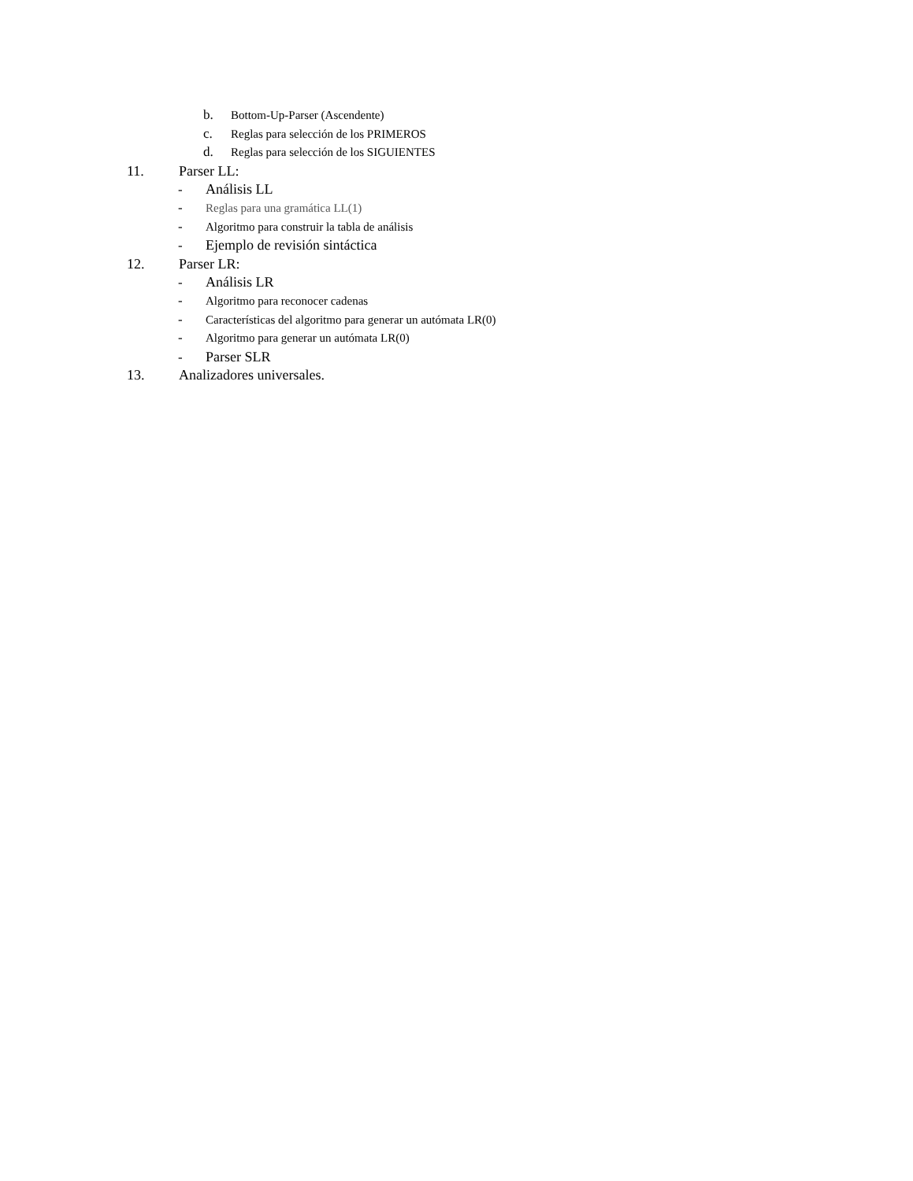b. Bottom-Up-Parser (Ascendente)
c. Reglas para selección de los PRIMEROS
d. Reglas para selección de los SIGUIENTES
11. Parser LL:
- Análisis LL
- Reglas para una gramática LL(1)
- Algoritmo para construir la tabla de análisis
- Ejemplo de revisión sintáctica
12. Parser LR:
- Análisis LR
- Algoritmo para reconocer cadenas
- Características del algoritmo para generar un autómata LR(0)
- Algoritmo para generar un autómata LR(0)
- Parser SLR
13. Analizadores universales.